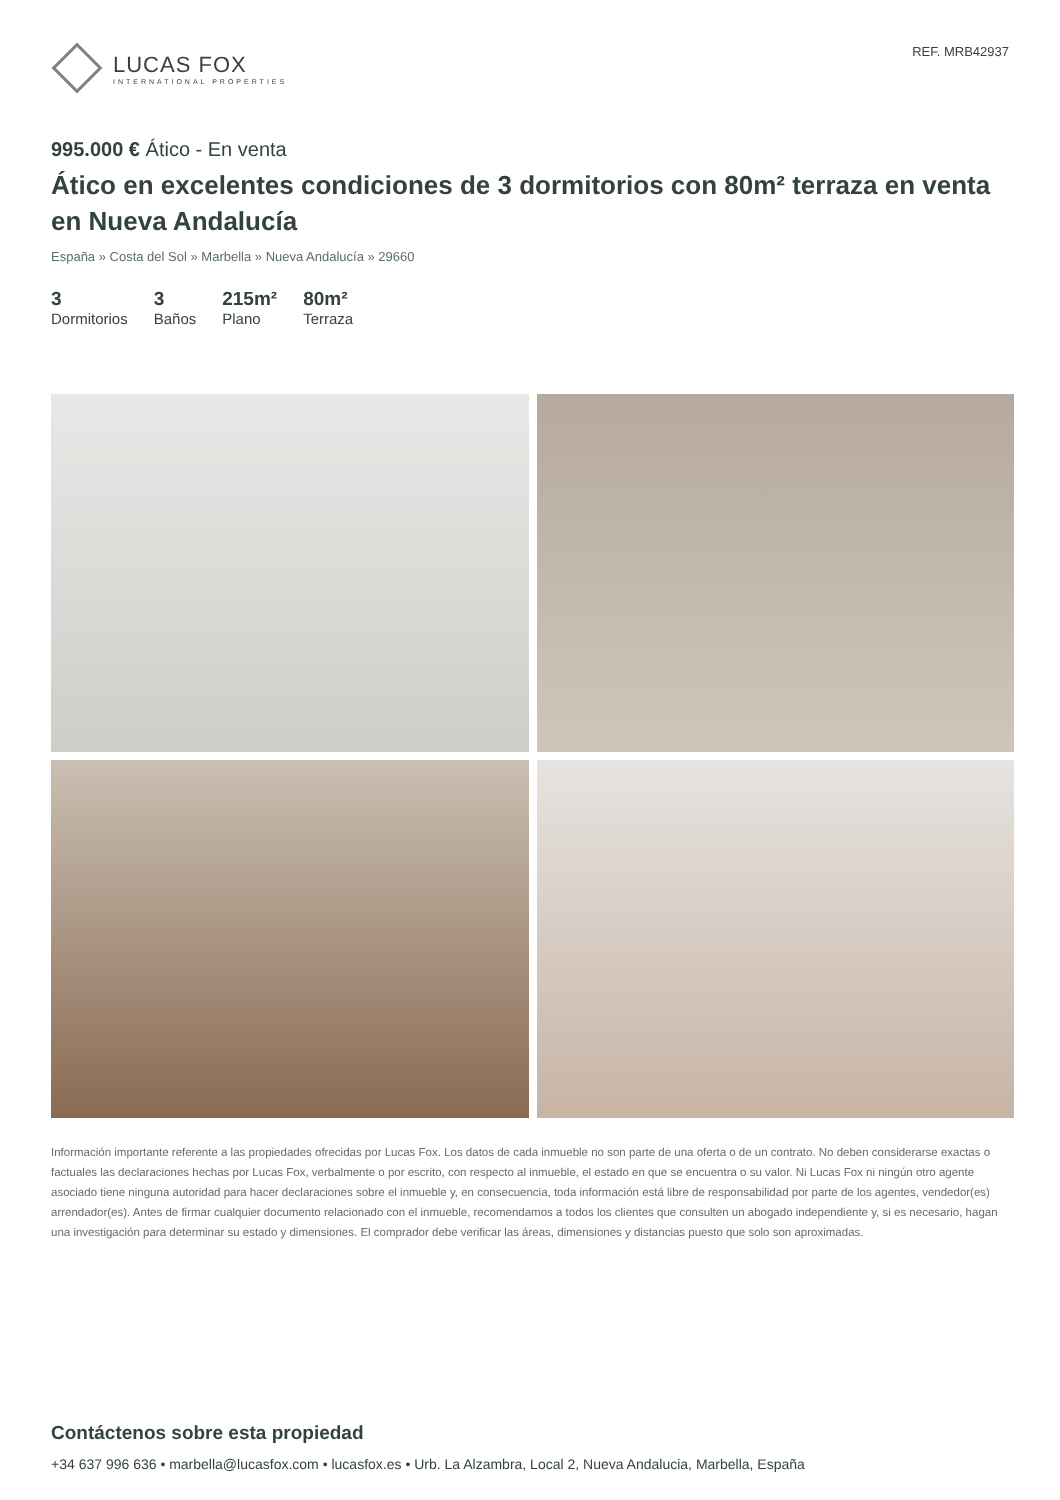LUCAS FOX
INTERNATIONAL PROPERTIES
REF. MRB42937
995.000 € Ático - En venta
Ático en excelentes condiciones de 3 dormitorios con 80m² terraza en venta en Nueva Andalucía
España » Costa del Sol » Marbella » Nueva Andalucía » 29660
3
Dormitorios
3
Baños
215m²
Plano
80m²
Terraza
Información importante referente a las propiedades ofrecidas por Lucas Fox. Los datos de cada inmueble no son parte de una oferta o de un contrato. No deben considerarse exactas o factuales las declaraciones hechas por Lucas Fox, verbalmente o por escrito, con respecto al inmueble, el estado en que se encuentra o su valor. Ni Lucas Fox ni ningún otro agente asociado tiene ninguna autoridad para hacer declaraciones sobre el inmueble y, en consecuencia, toda información está libre de responsabilidad por parte de los agentes, vendedor(es) arrendador(es). Antes de firmar cualquier documento relacionado con el inmueble, recomendamos a todos los clientes que consulten un abogado independiente y, si es necesario, hagan una investigación para determinar su estado y dimensiones. El comprador debe verificar las áreas, dimensiones y distancias puesto que solo son aproximadas.
Contáctenos sobre esta propiedad
+34 637 996 636 • marbella@lucasfox.com • lucasfox.es • Urb. La Alzambra, Local 2, Nueva Andalucia, Marbella, España